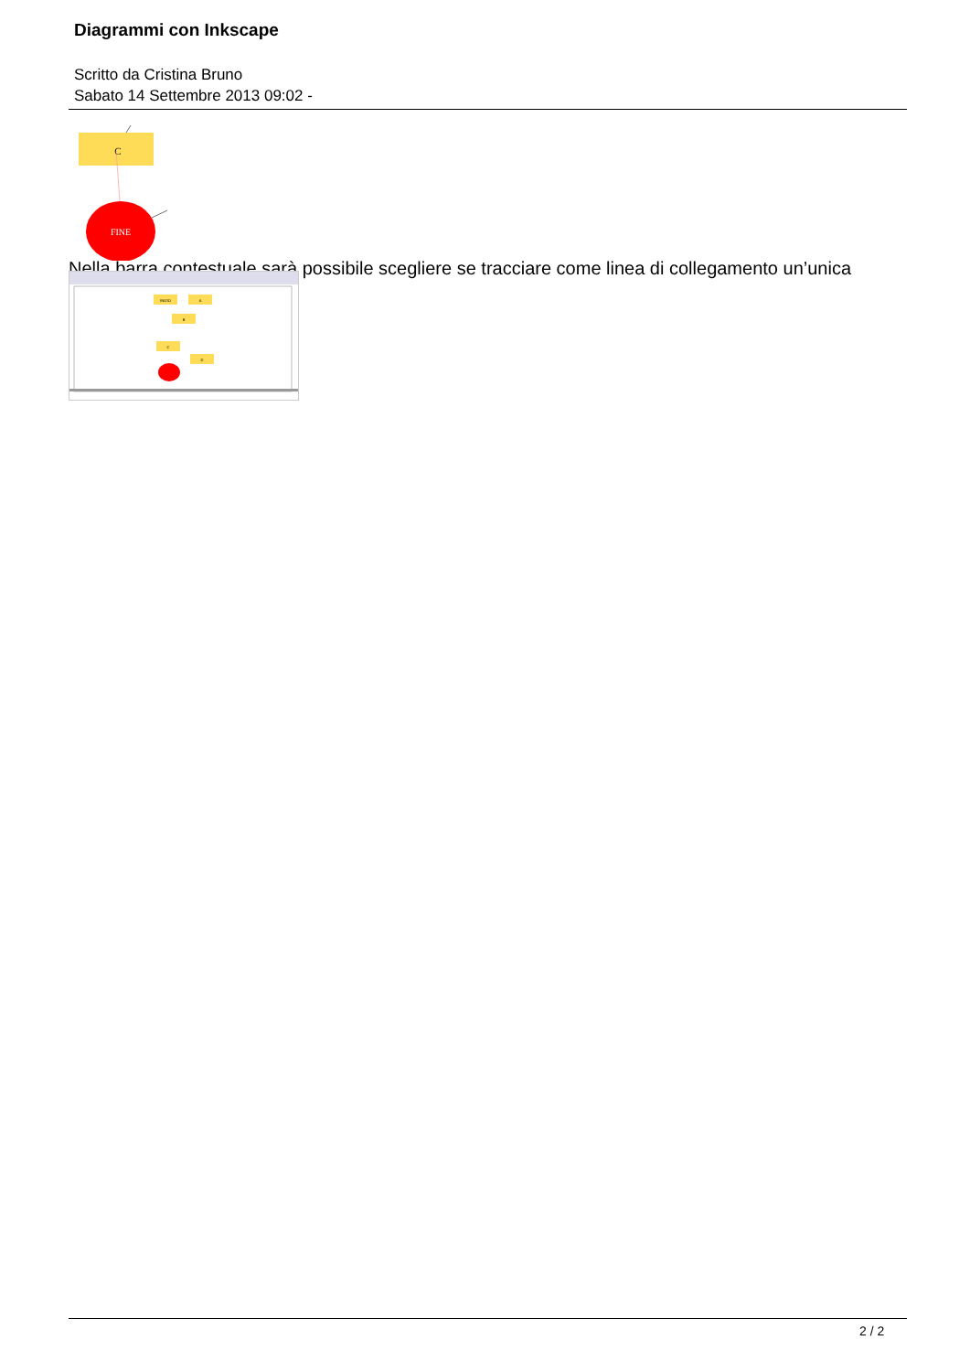Diagrammi con Inkscape
Scritto da Cristina Bruno
Sabato 14 Settembre 2013 09:02 -
C
FINE
Nella barra contestuale sarà possibile scegliere se tracciare come linea di collegamento un’unica
INIZIO
A
B
C
D
2 / 2